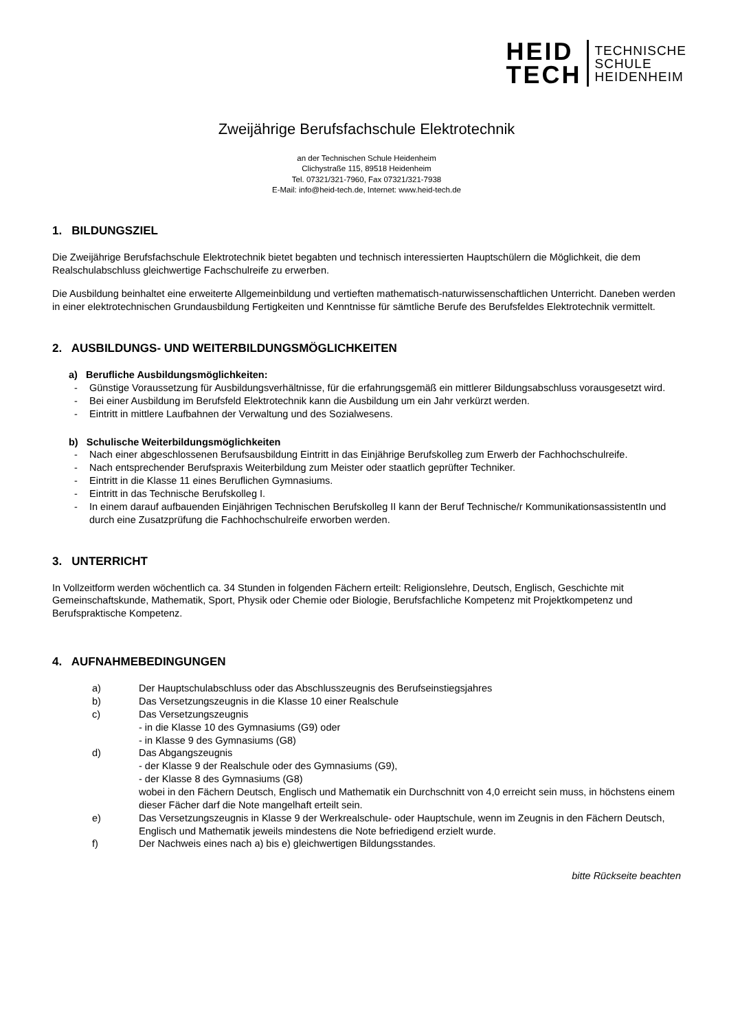HEID
TECH
TECHNISCHE
SCHULE
HEIDENHEIM
Zweijährige Berufsfachschule Elektrotechnik
an der Technischen Schule Heidenheim
Clichystraße 115, 89518 Heidenheim
Tel. 07321/321-7960, Fax 07321/321-7938
E-Mail: info@heid-tech.de, Internet: www.heid-tech.de
1. BILDUNGSZIEL
Die Zweijährige Berufsfachschule Elektrotechnik bietet begabten und technisch interessierten Hauptschülern die Möglichkeit, die dem Realschulabschluss gleichwertige Fachschulreife zu erwerben.
Die Ausbildung beinhaltet eine erweiterte Allgemeinbildung und vertieften mathematisch-naturwissenschaftlichen Unterricht. Daneben werden in einer elektrotechnischen Grundausbildung Fertigkeiten und Kenntnisse für sämtliche Berufe des Berufsfeldes Elektrotechnik vermittelt.
2. AUSBILDUNGS- UND WEITERBILDUNGSMÖGLICHKEITEN
a) Berufliche Ausbildungsmöglichkeiten:
- Günstige Voraussetzung für Ausbildungsverhältnisse, für die erfahrungsgemäß ein mittlerer Bildungsabschluss vorausgesetzt wird.
- Bei einer Ausbildung im Berufsfeld Elektrotechnik kann die Ausbildung um ein Jahr verkürzt werden.
- Eintritt in mittlere Laufbahnen der Verwaltung und des Sozialwesens.
b) Schulische Weiterbildungsmöglichkeiten
- Nach einer abgeschlossenen Berufsausbildung Eintritt in das Einjährige Berufskolleg zum Erwerb der Fachhochschulreife.
- Nach entsprechender Berufspraxis Weiterbildung zum Meister oder staatlich geprüfter Techniker.
- Eintritt in die Klasse 11 eines Beruflichen Gymnasiums.
- Eintritt in das Technische Berufskolleg I.
- In einem darauf aufbauenden Einjährigen Technischen Berufskolleg II kann der Beruf Technische/r KommunikationsassistentIn und durch eine Zusatzprüfung die Fachhochschulreife erworben werden.
3. UNTERRICHT
In Vollzeitform werden wöchentlich ca. 34 Stunden in folgenden Fächern erteilt: Religionslehre, Deutsch, Englisch, Geschichte mit Gemeinschaftskunde, Mathematik, Sport, Physik oder Chemie oder Biologie, Berufsfachliche Kompetenz mit Projektkompetenz und Berufspraktische Kompetenz.
4. AUFNAHMEBEDINGUNGEN
a) Der Hauptschulabschluss oder das Abschlusszeugnis des Berufseinstiegsjahres
b) Das Versetzungszeugnis in die Klasse 10 einer Realschule
c) Das Versetzungszeugnis
- in die Klasse 10 des Gymnasiums (G9) oder
- in Klasse 9 des Gymnasiums (G8)
d) Das Abgangszeugnis
- der Klasse 9 der Realschule oder des Gymnasiums (G9),
- der Klasse 8 des Gymnasiums (G8)
wobei in den Fächern Deutsch, Englisch und Mathematik ein Durchschnitt von 4,0 erreicht sein muss, in höchstens einem dieser Fächer darf die Note mangelhaft erteilt sein.
e) Das Versetzungszeugnis in Klasse 9 der Werkrealschule- oder Hauptschule, wenn im Zeugnis in den Fächern Deutsch, Englisch und Mathematik jeweils mindestens die Note befriedigend erzielt wurde.
f) Der Nachweis eines nach a) bis e) gleichwertigen Bildungsstandes.
bitte Rückseite beachten